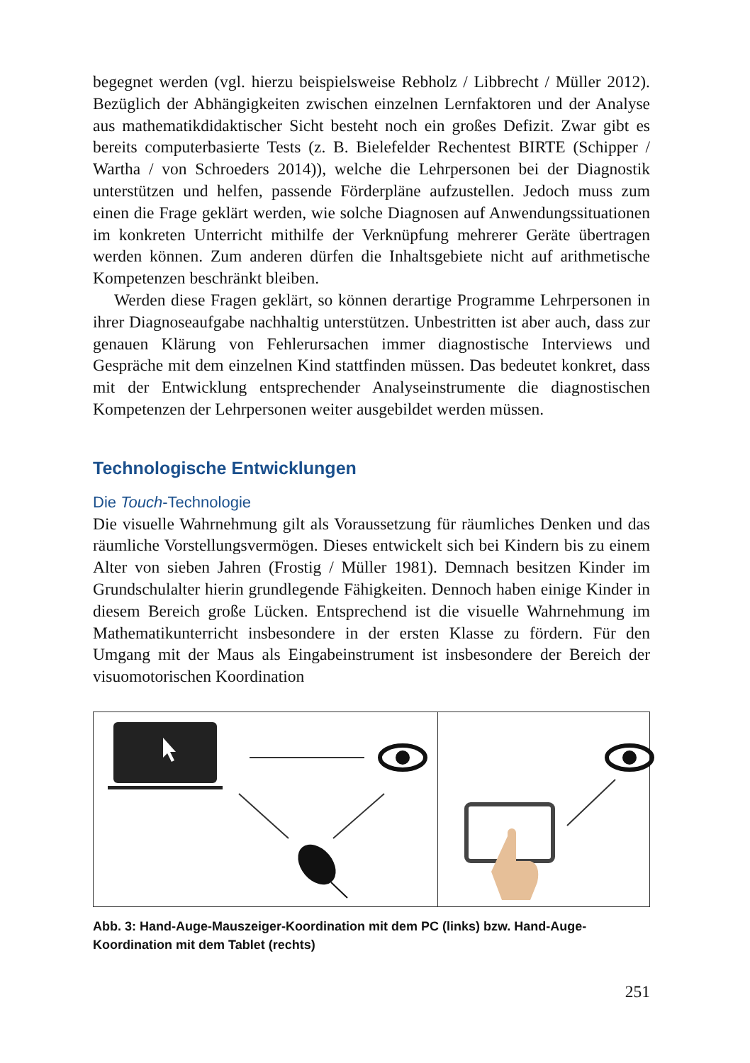begegnet werden (vgl. hierzu beispielsweise Rebholz / Libbrecht / Müller 2012). Bezüglich der Abhängigkeiten zwischen einzelnen Lernfaktoren und der Analyse aus mathematikdidaktischer Sicht besteht noch ein großes Defizit. Zwar gibt es bereits computerbasierte Tests (z. B. Bielefelder Rechentest BIRTE (Schipper / Wartha / von Schroeders 2014)), welche die Lehrpersonen bei der Diagnostik unterstützen und helfen, passende Förderpläne aufzustellen. Jedoch muss zum einen die Frage geklärt werden, wie solche Diagnosen auf Anwendungssituationen im konkreten Unterricht mithilfe der Verknüpfung mehrerer Geräte übertragen werden können. Zum anderen dürfen die Inhaltsgebiete nicht auf arithmetische Kompetenzen beschränkt bleiben.
Werden diese Fragen geklärt, so können derartige Programme Lehrpersonen in ihrer Diagnoseaufgabe nachhaltig unterstützen. Unbestritten ist aber auch, dass zur genauen Klärung von Fehlerursachen immer diagnostische Interviews und Gespräche mit dem einzelnen Kind stattfinden müssen. Das bedeutet konkret, dass mit der Entwicklung entsprechender Analyseinstrumente die diagnostischen Kompetenzen der Lehrpersonen weiter ausgebildet werden müssen.
Technologische Entwicklungen
Die Touch-Technologie
Die visuelle Wahrnehmung gilt als Voraussetzung für räumliches Denken und das räumliche Vorstellungsvermögen. Dieses entwickelt sich bei Kindern bis zu einem Alter von sieben Jahren (Frostig / Müller 1981). Demnach besitzen Kinder im Grundschulalter hierin grundlegende Fähigkeiten. Dennoch haben einige Kinder in diesem Bereich große Lücken. Entsprechend ist die visuelle Wahrnehmung im Mathematikunterricht insbesondere in der ersten Klasse zu fördern. Für den Umgang mit der Maus als Eingabeinstrument ist insbesondere der Bereich der visuomotorischen Koordination
Abb. 3: Hand-Auge-Mauszeiger-Koordination mit dem PC (links) bzw. Hand-Auge-Koordination mit dem Tablet (rechts)
251